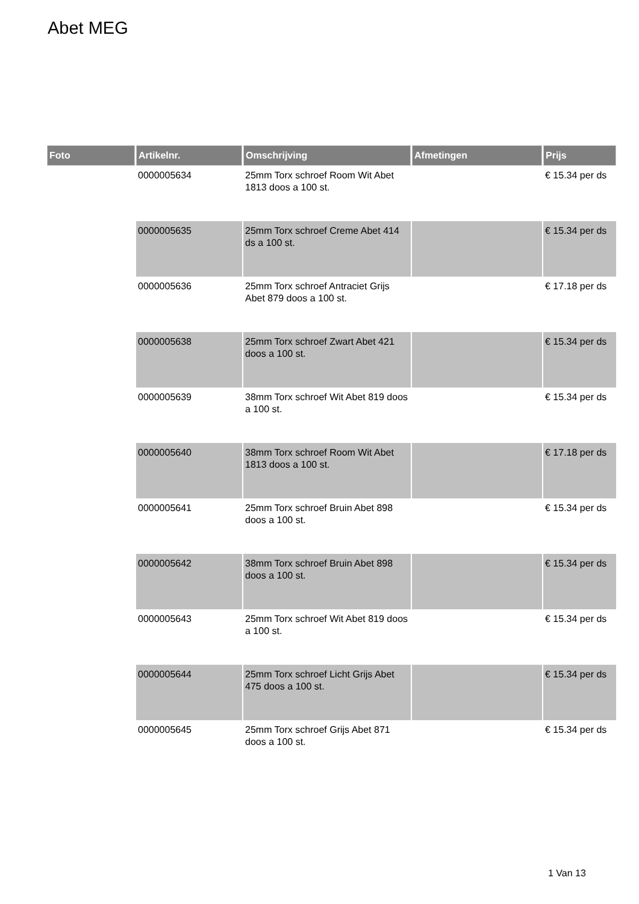Abet MEG
| Foto | Artikelnr. | Omschrijving | Afmetingen | Prijs |
| --- | --- | --- | --- | --- |
| | 0000005634 | 25mm Torx schroef Room Wit Abet 1813 doos a 100 st. | | € 15.34 per ds |
| | 0000005635 | 25mm Torx schroef Creme Abet 414 ds a 100 st. | | € 15.34 per ds |
| | 0000005636 | 25mm Torx schroef Antraciet Grijs Abet 879 doos a 100 st. | | € 17.18 per ds |
| | 0000005638 | 25mm Torx schroef Zwart Abet 421 doos a 100 st. | | € 15.34 per ds |
| | 0000005639 | 38mm Torx schroef Wit Abet 819 doos a 100 st. | | € 15.34 per ds |
| | 0000005640 | 38mm Torx schroef Room Wit Abet 1813 doos a 100 st. | | € 17.18 per ds |
| | 0000005641 | 25mm Torx schroef Bruin Abet 898 doos a 100 st. | | € 15.34 per ds |
| | 0000005642 | 38mm Torx schroef Bruin Abet 898 doos a 100 st. | | € 15.34 per ds |
| | 0000005643 | 25mm Torx schroef Wit Abet 819 doos a 100 st. | | € 15.34 per ds |
| | 0000005644 | 25mm Torx schroef Licht Grijs Abet 475 doos a 100 st. | | € 15.34 per ds |
| | 0000005645 | 25mm Torx schroef Grijs Abet 871 doos a 100 st. | | € 15.34 per ds |
1 Van 13